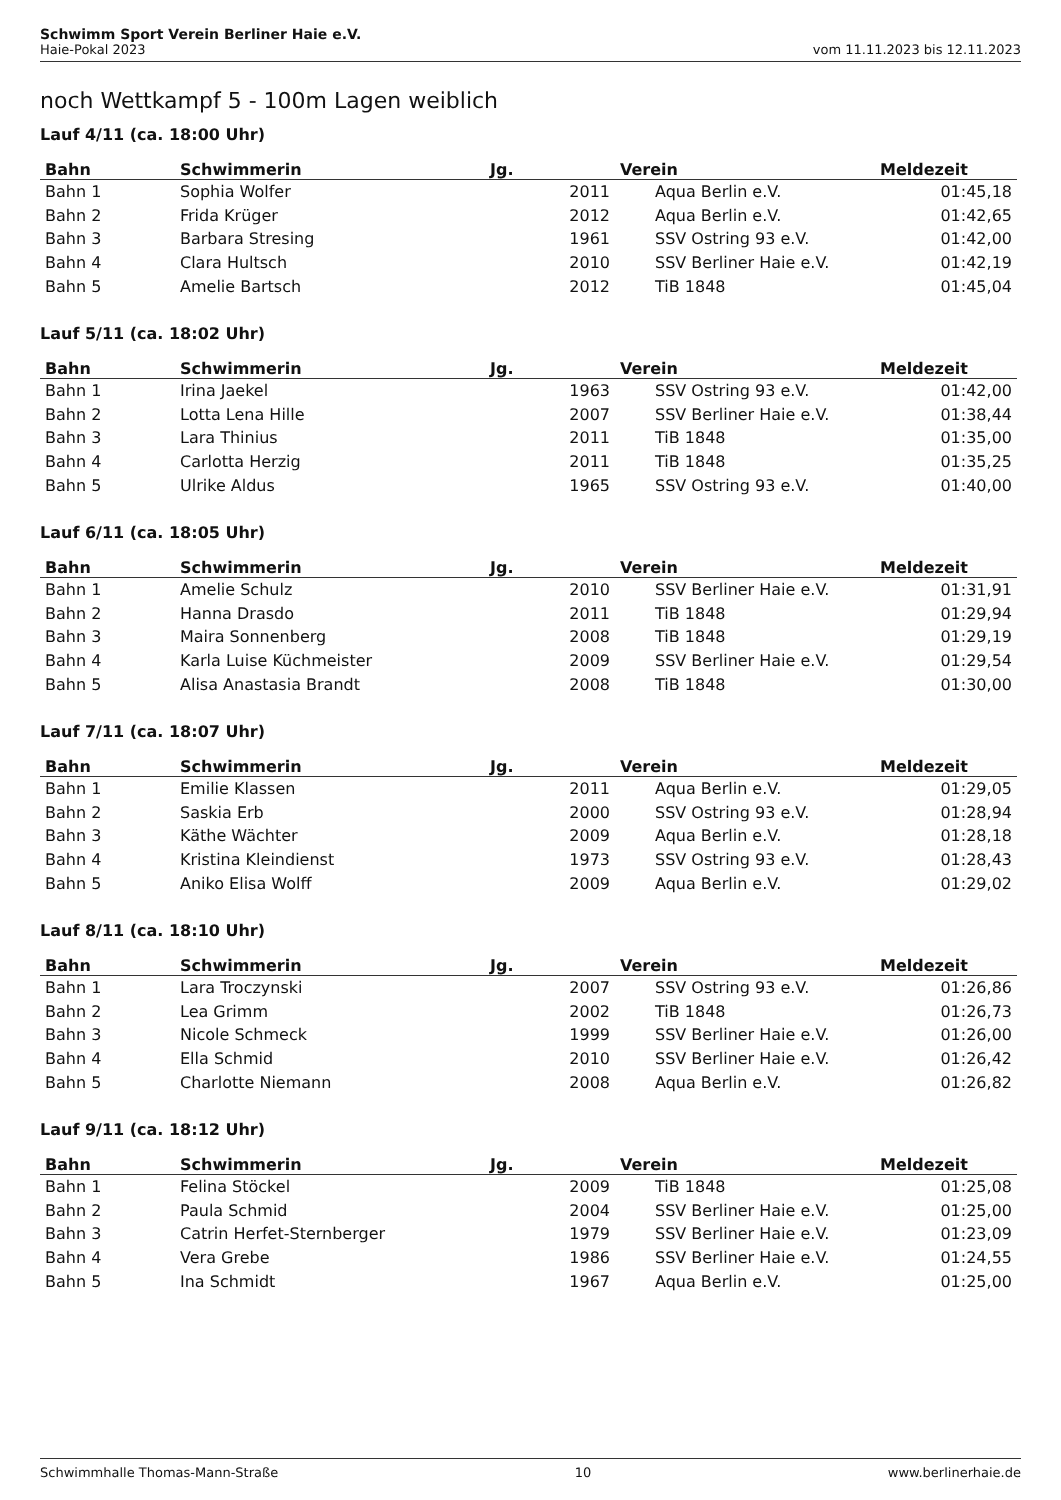Schwimm Sport Verein Berliner Haie e.V.
Haie-Pokal 2023 vom 11.11.2023 bis 12.11.2023
noch Wettkampf 5 - 100m Lagen weiblich
Lauf 4/11 (ca. 18:00 Uhr)
| Bahn | Schwimmerin | Jg. | Verein | Meldezeit |
| --- | --- | --- | --- | --- |
| Bahn 1 | Sophia Wolfer | 2011 | Aqua Berlin e.V. | 01:45,18 |
| Bahn 2 | Frida Krüger | 2012 | Aqua Berlin e.V. | 01:42,65 |
| Bahn 3 | Barbara Stresing | 1961 | SSV Ostring 93 e.V. | 01:42,00 |
| Bahn 4 | Clara Hultsch | 2010 | SSV Berliner Haie e.V. | 01:42,19 |
| Bahn 5 | Amelie Bartsch | 2012 | TiB 1848 | 01:45,04 |
Lauf 5/11 (ca. 18:02 Uhr)
| Bahn | Schwimmerin | Jg. | Verein | Meldezeit |
| --- | --- | --- | --- | --- |
| Bahn 1 | Irina Jaekel | 1963 | SSV Ostring 93 e.V. | 01:42,00 |
| Bahn 2 | Lotta Lena Hille | 2007 | SSV Berliner Haie e.V. | 01:38,44 |
| Bahn 3 | Lara Thinius | 2011 | TiB 1848 | 01:35,00 |
| Bahn 4 | Carlotta Herzig | 2011 | TiB 1848 | 01:35,25 |
| Bahn 5 | Ulrike Aldus | 1965 | SSV Ostring 93 e.V. | 01:40,00 |
Lauf 6/11 (ca. 18:05 Uhr)
| Bahn | Schwimmerin | Jg. | Verein | Meldezeit |
| --- | --- | --- | --- | --- |
| Bahn 1 | Amelie Schulz | 2010 | SSV Berliner Haie e.V. | 01:31,91 |
| Bahn 2 | Hanna Drasdo | 2011 | TiB 1848 | 01:29,94 |
| Bahn 3 | Maira Sonnenberg | 2008 | TiB 1848 | 01:29,19 |
| Bahn 4 | Karla Luise Küchmeister | 2009 | SSV Berliner Haie e.V. | 01:29,54 |
| Bahn 5 | Alisa Anastasia Brandt | 2008 | TiB 1848 | 01:30,00 |
Lauf 7/11 (ca. 18:07 Uhr)
| Bahn | Schwimmerin | Jg. | Verein | Meldezeit |
| --- | --- | --- | --- | --- |
| Bahn 1 | Emilie Klassen | 2011 | Aqua Berlin e.V. | 01:29,05 |
| Bahn 2 | Saskia Erb | 2000 | SSV Ostring 93 e.V. | 01:28,94 |
| Bahn 3 | Käthe Wächter | 2009 | Aqua Berlin e.V. | 01:28,18 |
| Bahn 4 | Kristina Kleindienst | 1973 | SSV Ostring 93 e.V. | 01:28,43 |
| Bahn 5 | Aniko Elisa Wolff | 2009 | Aqua Berlin e.V. | 01:29,02 |
Lauf 8/11 (ca. 18:10 Uhr)
| Bahn | Schwimmerin | Jg. | Verein | Meldezeit |
| --- | --- | --- | --- | --- |
| Bahn 1 | Lara Troczynski | 2007 | SSV Ostring 93 e.V. | 01:26,86 |
| Bahn 2 | Lea Grimm | 2002 | TiB 1848 | 01:26,73 |
| Bahn 3 | Nicole Schmeck | 1999 | SSV Berliner Haie e.V. | 01:26,00 |
| Bahn 4 | Ella Schmid | 2010 | SSV Berliner Haie e.V. | 01:26,42 |
| Bahn 5 | Charlotte Niemann | 2008 | Aqua Berlin e.V. | 01:26,82 |
Lauf 9/11 (ca. 18:12 Uhr)
| Bahn | Schwimmerin | Jg. | Verein | Meldezeit |
| --- | --- | --- | --- | --- |
| Bahn 1 | Felina Stöckel | 2009 | TiB 1848 | 01:25,08 |
| Bahn 2 | Paula Schmid | 2004 | SSV Berliner Haie e.V. | 01:25,00 |
| Bahn 3 | Catrin Herfet-Sternberger | 1979 | SSV Berliner Haie e.V. | 01:23,09 |
| Bahn 4 | Vera Grebe | 1986 | SSV Berliner Haie e.V. | 01:24,55 |
| Bahn 5 | Ina Schmidt | 1967 | Aqua Berlin e.V. | 01:25,00 |
Schwimmhalle Thomas-Mann-Straße 10 www.berlinerhaie.de